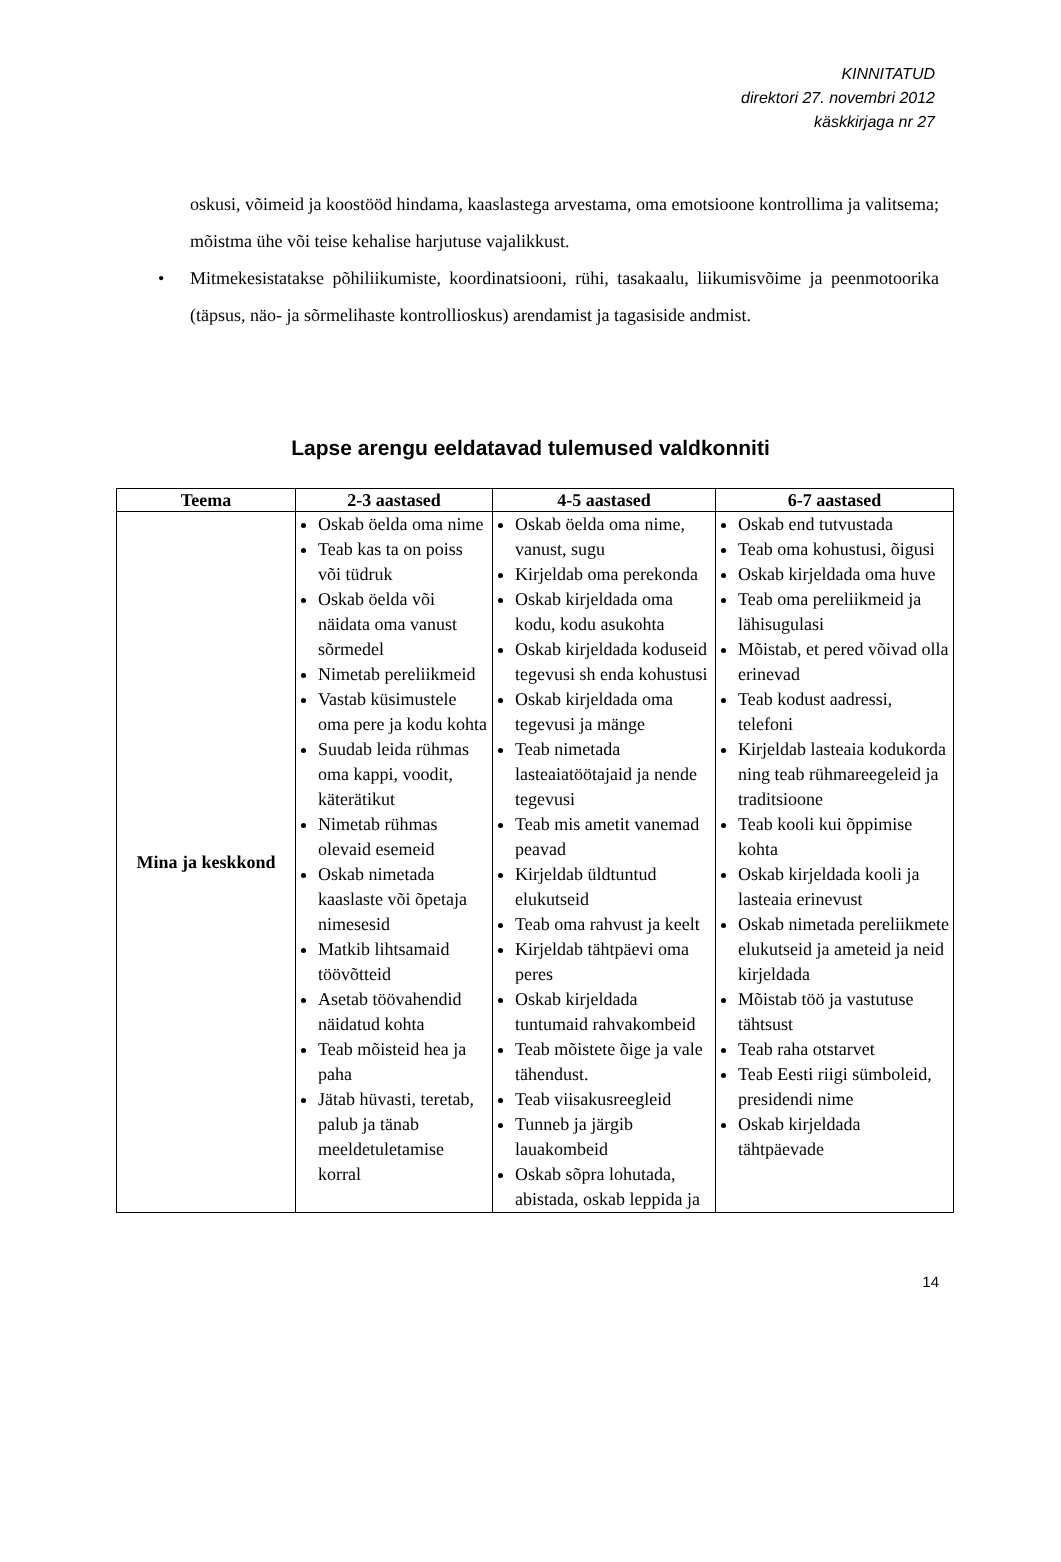KINNITATUD
direktori 27. novembri 2012
käskkirjaga nr 27
oskusi, võimeid ja koostööd hindama, kaaslastega arvestama, oma emotsioone kontrollima ja valitsema; mõistma ühe või teise kehalise harjutuse vajalikkust.
• Mitmekesistatakse põhiliikumiste, koordinatsiooni, rühi, tasakaalu, liikumisvõime ja peenmotoorika (täpsus, näo- ja sõrmelihaste kontrollioskus) arendamist ja tagasiside andmist.
Lapse arengu eeldatavad tulemused valdkonniti
| Teema | 2-3 aastased | 4-5 aastased | 6-7 aastased |
| --- | --- | --- | --- |
| Mina ja keskkond | Oskab öelda oma nime Teab kas ta on poiss või tüdruk Oskab öelda või näidata oma vanust sõrmedel Nimetab pereliikmeid Vastab küsimustele oma pere ja kodu kohta Suudab leida rühmas oma kappi, voodit, käterätikut Nimetab rühmas olevaid esemeid Oskab nimetada kaaslaste või õpetaja nimesesid Matkib lihtsamaid töövõtteid Asetab töövahendid näidatud kohta Teab mõisteid hea ja paha Jätab hüvasti, teretab, palub ja tänab meeldetuletamise korral | Oskab öelda oma nime, vanust, sugu Kirjeldab oma perekonda Oskab kirjeldada oma kodu, kodu asukohta Oskab kirjeldada koduseid tegevusi sh enda kohustusi Oskab kirjeldada oma tegevusi ja mänge Teab nimetada lasteaiatöötajaid ja nende tegevusi Teab mis ametit vanemad peavad Kirjeldab üldtuntud elukutseid Teab oma rahvust ja keelt Kirjeldab tähtpäevi oma peres Oskab kirjeldada tuntumaid rahvakombeid Teab mõistete õige ja vale tähendust. Teab viisakusreegleid Tunneb ja järgib lauakombeid Oskab sõpra lohutada, abistada, oskab leppida ja | Oskab end tutvustada Teab oma kohustusi, õigusi Oskab kirjeldada oma huve Teab oma pereliikmeid ja lähisugulasi Mõistab, et pered võivad olla erinevad Teab kodust aadressi, telefoni Kirjeldab lasteaia kodukorda ning teab rühmareegeleid ja traditsioone Teab kooli kui õppimise kohta Oskab kirjeldada kooli ja lasteaia erinevust Oskab nimetada pereliikmete elukutseid ja ameteid ja neid kirjeldada Mõistab töö ja vastutuse tähtsust Teab raha otstarvet Teab Eesti riigi sümboleid, presidendi nime Oskab kirjeldada tähtpäevade |
14